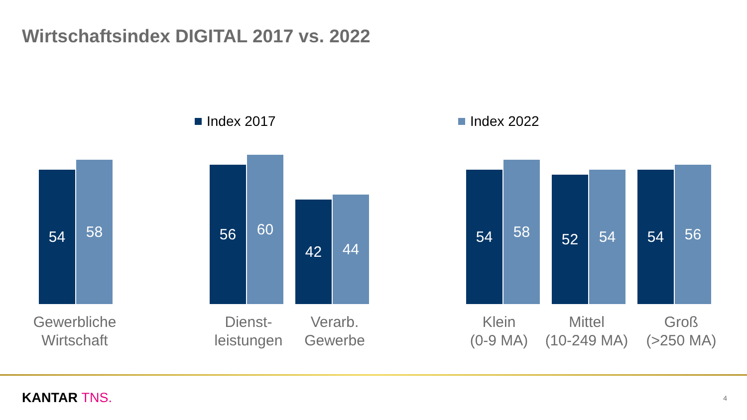Wirtschaftsindex DIGITAL 2017 vs. 2022
Index 2017 Index 2022
54
58
56
60
42
44
54
58
52
54
54
56
Gewerbliche
Wirtschaft
Dienst-
leistungen
Verarb.
Gewerbe
Klein
(0-9 MA)
Mittel
(10-249 MA)
Groß
(>250 MA)
KANTAR TNS. 4